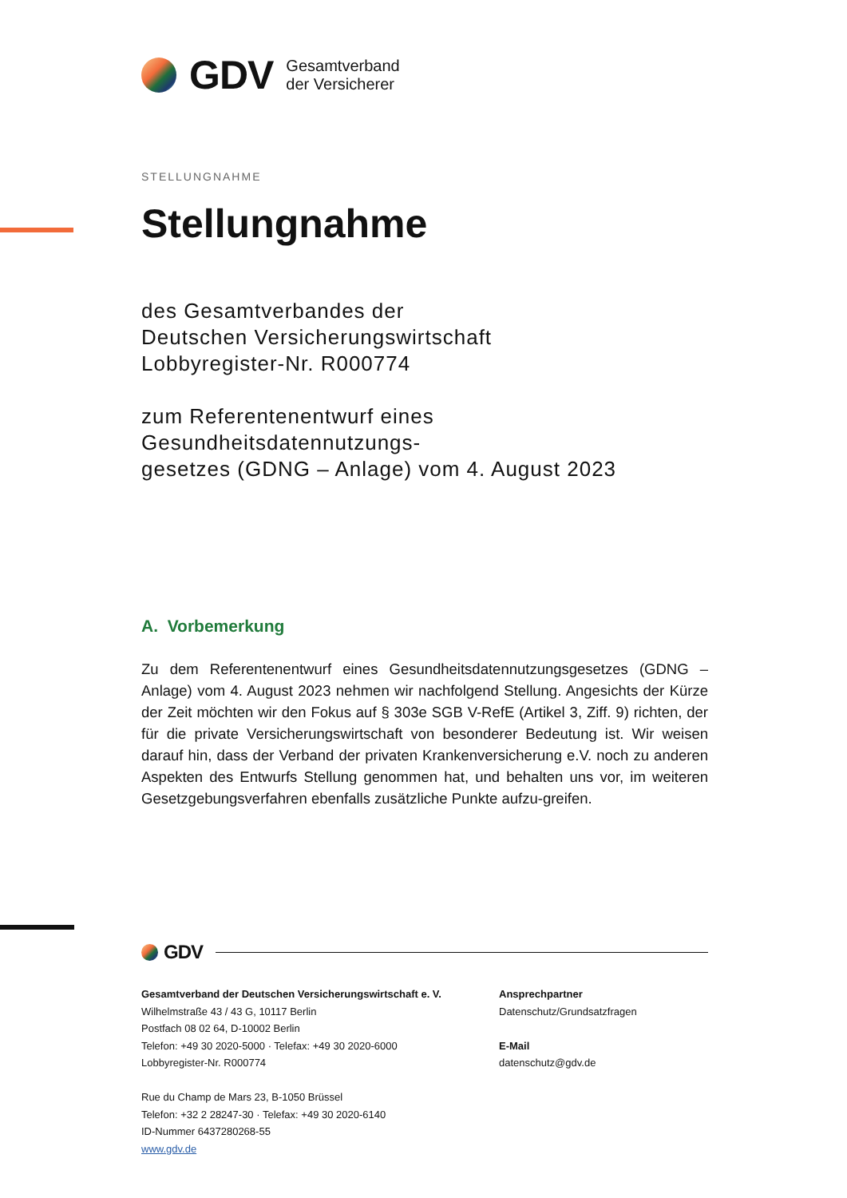GDV
Gesamtverband
der Versicherer
STELLUNGNAHME
Stellungnahme
des Gesamtverbandes der
Deutschen Versicherungswirtschaft
Lobbyregister-Nr. R000774
zum Referentenentwurf eines Gesundheitsdatennutzungs-
gesetzes (GDNG – Anlage) vom 4. August 2023
A. Vorbemerkung
Zu dem Referentenentwurf eines Gesundheitsdatennutzungsgesetzes (GDNG – Anlage) vom 4. August 2023 nehmen wir nachfolgend Stellung. Angesichts der Kürze der Zeit möchten wir den Fokus auf § 303e SGB V-RefE (Artikel 3, Ziff. 9) richten, der für die private Versicherungswirtschaft von besonderer Bedeutung ist. Wir weisen darauf hin, dass der Verband der privaten Krankenversicherung e.V. noch zu anderen Aspekten des Entwurfs Stellung genommen hat, und behalten uns vor, im weiteren Gesetzgebungsverfahren ebenfalls zusätzliche Punkte aufzu-greifen.
GDV
Gesamtverband der Deutschen Versicherungswirtschaft e. V.
Wilhelmstraße 43 / 43 G, 10117 Berlin
Postfach 08 02 64, D-10002 Berlin
Telefon: +49 30 2020-5000 · Telefax: +49 30 2020-6000
Lobbyregister-Nr. R000774
Rue du Champ de Mars 23, B-1050 Brüssel
Telefon: +32 2 28247-30 · Telefax: +49 30 2020-6140
ID-Nummer 6437280268-55
www.gdv.de
Ansprechpartner
Datenschutz/Grundsatzfragen
E-Mail
datenschutz@gdv.de